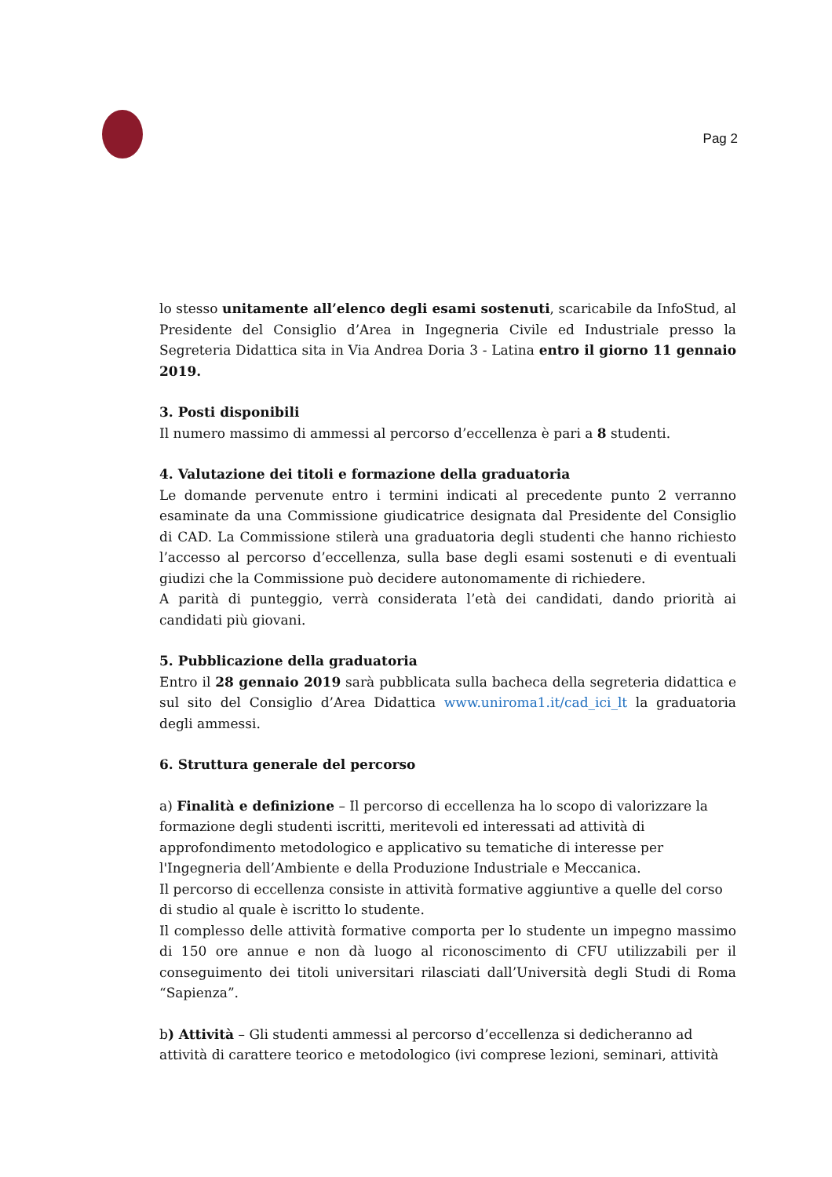Pag 2
lo stesso unitamente all’elenco degli esami sostenuti, scaricabile da InfoStud, al Presidente del Consiglio d’Area in Ingegneria Civile ed Industriale presso la Segreteria Didattica sita in Via Andrea Doria 3 - Latina entro il giorno 11 gennaio 2019.
3. Posti disponibili
Il numero massimo di ammessi al percorso d’eccellenza è pari a 8 studenti.
4. Valutazione dei titoli e formazione della graduatoria
Le domande pervenute entro i termini indicati al precedente punto 2 verranno esaminate da una Commissione giudicatrice designata dal Presidente del Consiglio di CAD. La Commissione stilerà una graduatoria degli studenti che hanno richiesto l’accesso al percorso d’eccellenza, sulla base degli esami sostenuti e di eventuali giudizi che la Commissione può decidere autonomamente di richiedere.
A parità di punteggio, verrà considerata l’età dei candidati, dando priorità ai candidati più giovani.
5. Pubblicazione della graduatoria
Entro il 28 gennaio 2019 sarà pubblicata sulla bacheca della segreteria didattica e sul sito del Consiglio d’Area Didattica www.uniroma1.it/cad_ici_lt la graduatoria degli ammessi.
6. Struttura generale del percorso
a) Finalità e definizione – Il percorso di eccellenza ha lo scopo di valorizzare la formazione degli studenti iscritti, meritevoli ed interessati ad attività di approfondimento metodologico e applicativo su tematiche di interesse per l'Ingegneria dell’Ambiente e della Produzione Industriale e Meccanica.
Il percorso di eccellenza consiste in attività formative aggiuntive a quelle del corso di studio al quale è iscritto lo studente.
Il complesso delle attività formative comporta per lo studente un impegno massimo di 150 ore annue e non dà luogo al riconoscimento di CFU utilizzabili per il conseguimento dei titoli universitari rilasciati dall’Università degli Studi di Roma “Sapienza”.
b) Attività – Gli studenti ammessi al percorso d’eccellenza si dedicheranno ad attività di carattere teorico e metodologico (ivi comprese lezioni, seminari, attività